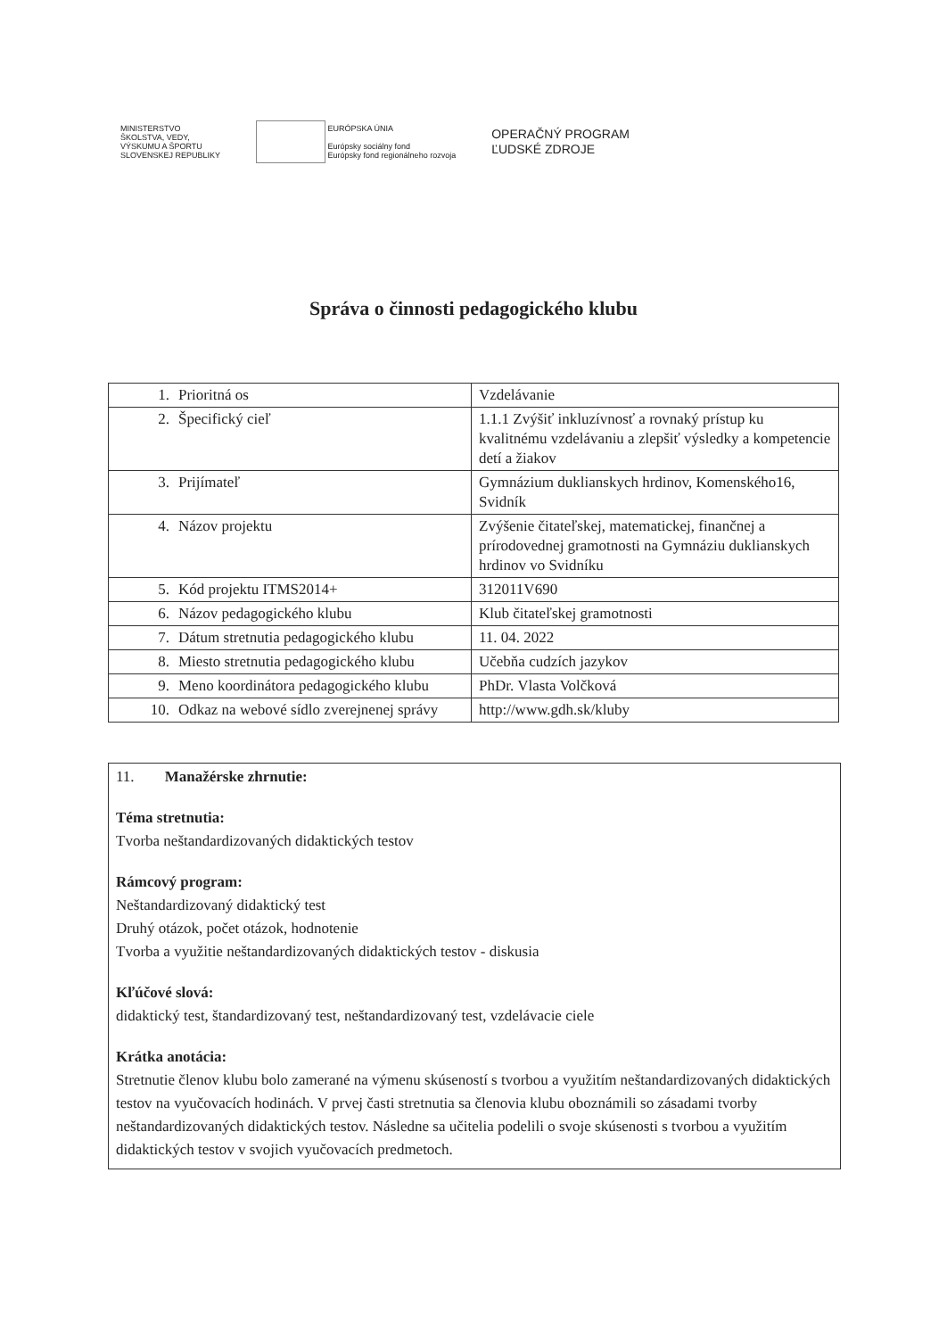MINISTERSTVO
ŠKOLSTVA, VEDY,
VÝSKUMU A ŠPORTU
SLOVENSKEJ REPUBLIKY
EURÓPSKA ÚNIA
Európsky sociálny fond
Európsky fond regionálneho rozvoja
OPERAČNÝ PROGRAM
ĽUDSKÉ ZDROJE
Správa o činnosti pedagogického klubu
| 1. Prioritná os | Vzdelávanie |
| 2. Špecifický cieľ | 1.1.1 Zvýšiť inkluzívnosť a rovnaký prístup ku kvalitnému vzdelávaniu a zlepšiť výsledky a kompetencie detí a žiakov |
| 3. Prijímateľ | Gymnázium duklianskych hrdinov, Komenského16, Svidník |
| 4. Názov projektu | Zvýšenie čitateľskej, matematickej, finančnej a prírodovednej gramotnosti na Gymnáziu duklianskych hrdinov vo Svidníku |
| 5. Kód projektu ITMS2014+ | 312011V690 |
| 6. Názov pedagogického klubu | Klub čitateľskej gramotnosti |
| 7. Dátum stretnutia pedagogického klubu | 11. 04. 2022 |
| 8. Miesto stretnutia pedagogického klubu | Učebňa cudzích jazykov |
| 9. Meno koordinátora pedagogického klubu | PhDr. Vlasta Volčková |
| 10. Odkaz na webové sídlo zverejnenej správy | http://www.gdh.sk/kluby |
11. Manažérske zhrnutie:
Téma stretnutia:
Tvorba neštandardizovaných didaktických testov
Rámcový program:
Neštandardizovaný didaktický test
Druhý otázok, počet otázok, hodnotenie
Tvorba a využitie neštandardizovaných didaktických testov - diskusia
Kľúčové slová:
didaktický test, štandardizovaný test, neštandardizovaný test, vzdelávacie ciele
Krátka anotácia:
Stretnutie členov klubu bolo zamerané na výmenu skúseností s tvorbou a využitím neštandardizovaných didaktických testov na vyučovacích hodinách. V prvej časti stretnutia sa členovia klubu oboznámili so zásadami tvorby neštandardizovaných didaktických testov. Následne sa učitelia podelili o svoje skúsenosti s tvorbou a využitím didaktických testov v svojich vyučovacích predmetoch.